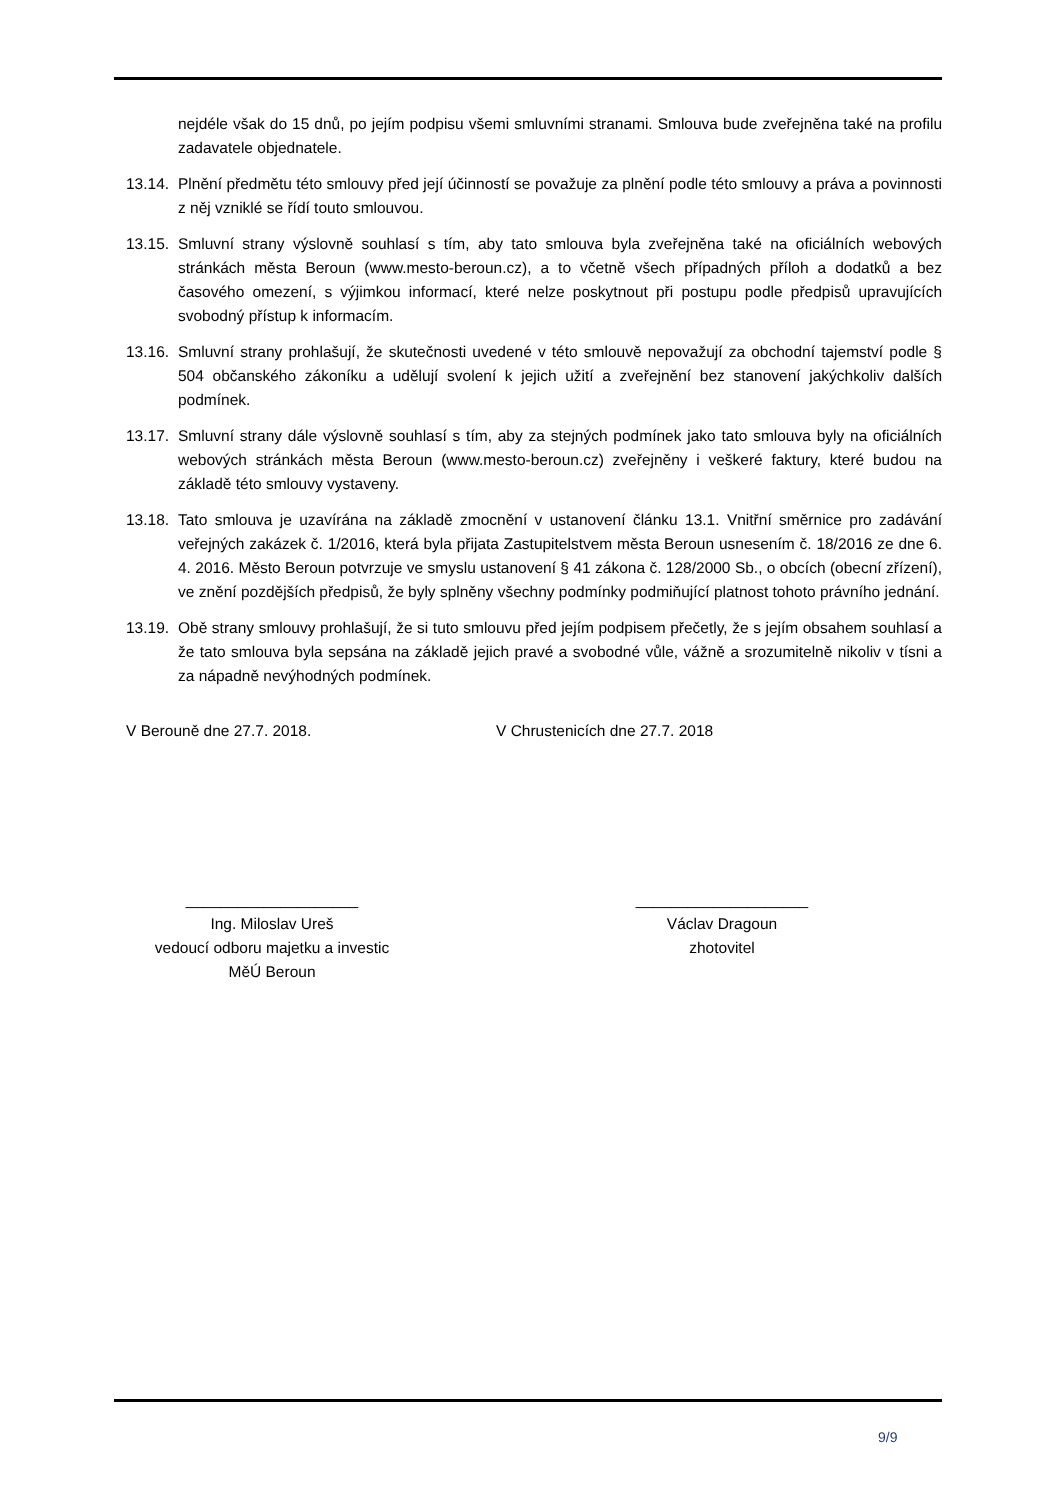nejdéle však do 15 dnů, po jejím podpisu všemi smluvními stranami. Smlouva bude zveřejněna také na profilu zadavatele objednatele.
13.14.
Plnění předmětu této smlouvy před její účinností se považuje za plnění podle této smlouvy a práva a povinnosti z něj vzniklé se řídí touto smlouvou.
13.15.
Smluvní strany výslovně souhlasí s tím, aby tato smlouva byla zveřejněna také na oficiálních webových stránkách města Beroun (www.mesto-beroun.cz), a to včetně všech případných příloh a dodatků a bez časového omezení, s výjimkou informací, které nelze poskytnout při postupu podle předpisů upravujících svobodný přístup k informacím.
13.16.
Smluvní strany prohlašují, že skutečnosti uvedené v této smlouvě nepovažují za obchodní tajemství podle § 504 občanského zákoníku a udělují svolení k jejich užití a zveřejnění bez stanovení jakýchkoliv dalších podmínek.
13.17.
Smluvní strany dále výslovně souhlasí s tím, aby za stejných podmínek jako tato smlouva byly na oficiálních webových stránkách města Beroun (www.mesto-beroun.cz) zveřejněny i veškeré faktury, které budou na základě této smlouvy vystaveny.
13.18.
Tato smlouva je uzavírána na základě zmocnění v ustanovení článku 13.1. Vnitřní směrnice pro zadávání veřejných zakázek č. 1/2016, která byla přijata Zastupitelstvem města Beroun usnesením č. 18/2016 ze dne 6. 4. 2016. Město Beroun potvrzuje ve smyslu ustanovení § 41 zákona č. 128/2000 Sb., o obcích (obecní zřízení), ve znění pozdějších předpisů, že byly splněny všechny podmínky podmiňující platnost tohoto právního jednání.
13.19.
Obě strany smlouvy prohlašují, že si tuto smlouvu před jejím podpisem přečetly, že s jejím obsahem souhlasí a že tato smlouva byla sepsána na základě jejich pravé a svobodné vůle, vážně a srozumitelně nikoliv v tísni a za nápadně nevýhodných podmínek.
V Berouně dne 27.7. 2018. V Chrustenicích dne 27.7. 2018
____________________
Ing. Miloslav Ureš
vedoucí odboru majetku a investic
MěÚ Beroun
____________________
Václav Dragoun
zhotovitel
9/9